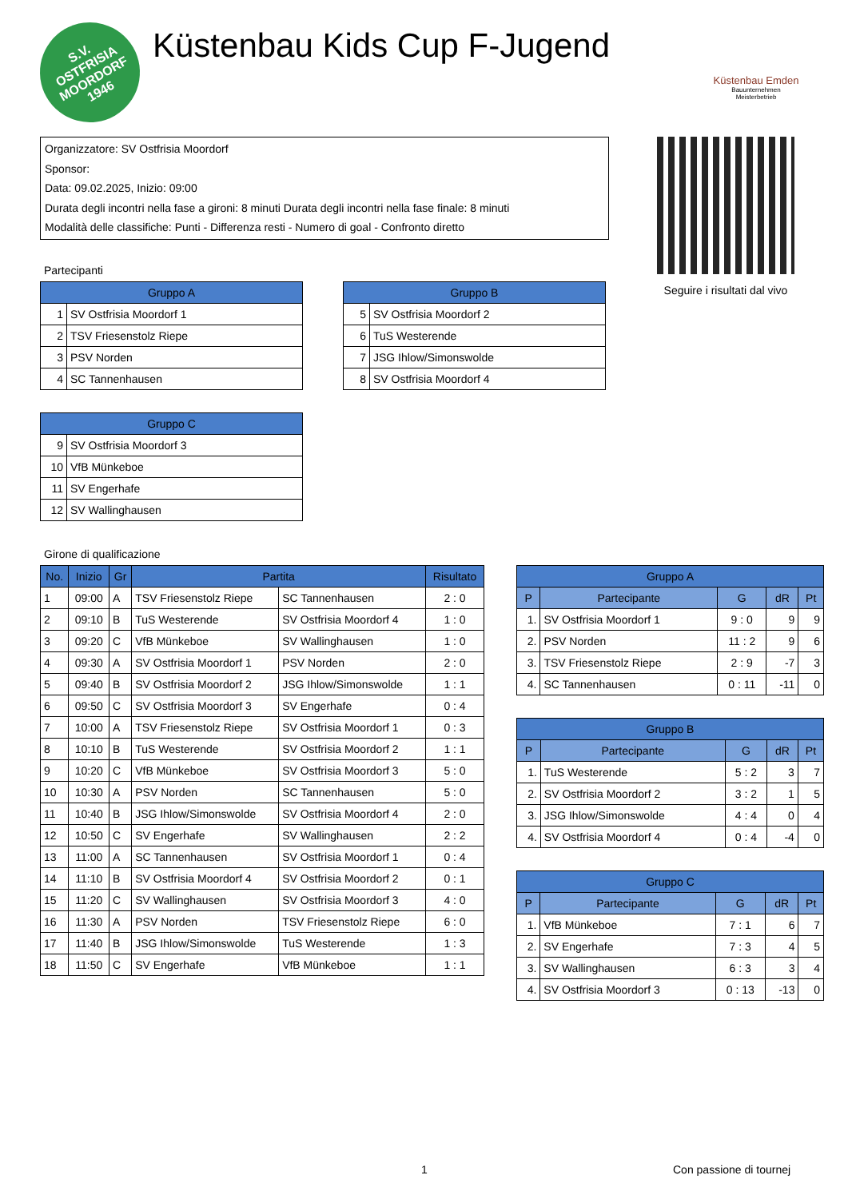S.V.
OSTFRISIA
MOORDORF
1946
Küstenbau Kids Cup F-Jugend
Küstenbau Emden
Bauunternehmen
Meisterbetrieb
Organizzatore: SV Ostfrisia Moordorf
Sponsor:
Data: 09.02.2025, Inizio: 09:00
Durata degli incontri nella fase a gironi: 8 minuti Durata degli incontri nella fase finale: 8 minuti
Modalità delle classifiche: Punti - Differenza resti - Numero di goal - Confronto diretto
Seguire i risultati dal vivo
Partecipanti
| Gruppo A | |
| --- | --- |
| 1 | SV Ostfrisia Moordorf 1 |
| 2 | TSV Friesenstolz Riepe |
| 3 | PSV Norden |
| 4 | SC Tannenhausen |
| Gruppo B | |
| --- | --- |
| 5 | SV Ostfrisia Moordorf 2 |
| 6 | TuS Westerende |
| 7 | JSG Ihlow/Simonswolde |
| 8 | SV Ostfrisia Moordorf 4 |
| Gruppo C | |
| --- | --- |
| 9 | SV Ostfrisia Moordorf 3 |
| 10 | VfB Münkeboe |
| 11 | SV Engerhafe |
| 12 | SV Wallinghausen |
Girone di qualificazione
| No. | Inizio | Gr | Partita | | Risultato |
| --- | --- | --- | --- | --- | --- |
| 1 | 09:00 | A | TSV Friesenstolz Riepe | SC Tannenhausen | 2 : 0 |
| 2 | 09:10 | B | TuS Westerende | SV Ostfrisia Moordorf 4 | 1 : 0 |
| 3 | 09:20 | C | VfB Münkeboe | SV Wallinghausen | 1 : 0 |
| 4 | 09:30 | A | SV Ostfrisia Moordorf 1 | PSV Norden | 2 : 0 |
| 5 | 09:40 | B | SV Ostfrisia Moordorf 2 | JSG Ihlow/Simonswolde | 1 : 1 |
| 6 | 09:50 | C | SV Ostfrisia Moordorf 3 | SV Engerhafe | 0 : 4 |
| 7 | 10:00 | A | TSV Friesenstolz Riepe | SV Ostfrisia Moordorf 1 | 0 : 3 |
| 8 | 10:10 | B | TuS Westerende | SV Ostfrisia Moordorf 2 | 1 : 1 |
| 9 | 10:20 | C | VfB Münkeboe | SV Ostfrisia Moordorf 3 | 5 : 0 |
| 10 | 10:30 | A | PSV Norden | SC Tannenhausen | 5 : 0 |
| 11 | 10:40 | B | JSG Ihlow/Simonswolde | SV Ostfrisia Moordorf 4 | 2 : 0 |
| 12 | 10:50 | C | SV Engerhafe | SV Wallinghausen | 2 : 2 |
| 13 | 11:00 | A | SC Tannenhausen | SV Ostfrisia Moordorf 1 | 0 : 4 |
| 14 | 11:10 | B | SV Ostfrisia Moordorf 4 | SV Ostfrisia Moordorf 2 | 0 : 1 |
| 15 | 11:20 | C | SV Wallinghausen | SV Ostfrisia Moordorf 3 | 4 : 0 |
| 16 | 11:30 | A | PSV Norden | TSV Friesenstolz Riepe | 6 : 0 |
| 17 | 11:40 | B | JSG Ihlow/Simonswolde | TuS Westerende | 1 : 3 |
| 18 | 11:50 | C | SV Engerhafe | VfB Münkeboe | 1 : 1 |
| Gruppo A | | | | |
| --- | --- | --- | --- | --- |
| P | Partecipante | G | dR | Pt |
| 1. | SV Ostfrisia Moordorf 1 | 9 : 0 | 9 | 9 |
| 2. | PSV Norden | 11 : 2 | 9 | 6 |
| 3. | TSV Friesenstolz Riepe | 2 : 9 | -7 | 3 |
| 4. | SC Tannenhausen | 0 : 11 | -11 | 0 |
| Gruppo B | | | | |
| --- | --- | --- | --- | --- |
| P | Partecipante | G | dR | Pt |
| 1. | TuS Westerende | 5 : 2 | 3 | 7 |
| 2. | SV Ostfrisia Moordorf 2 | 3 : 2 | 1 | 5 |
| 3. | JSG Ihlow/Simonswolde | 4 : 4 | 0 | 4 |
| 4. | SV Ostfrisia Moordorf 4 | 0 : 4 | -4 | 0 |
| Gruppo C | | | | |
| --- | --- | --- | --- | --- |
| P | Partecipante | G | dR | Pt |
| 1. | VfB Münkeboe | 7 : 1 | 6 | 7 |
| 2. | SV Engerhafe | 7 : 3 | 4 | 5 |
| 3. | SV Wallinghausen | 6 : 3 | 3 | 4 |
| 4. | SV Ostfrisia Moordorf 3 | 0 : 13 | -13 | 0 |
1 Con passione di tournej